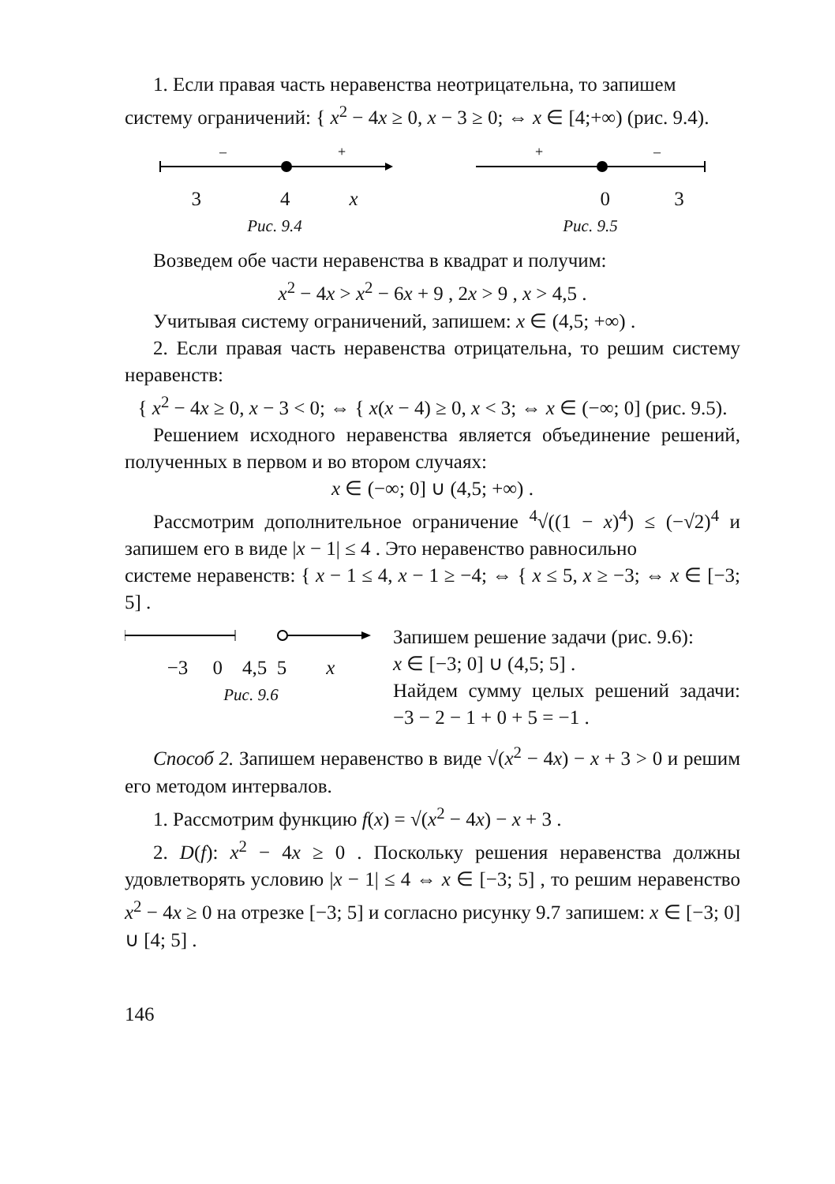1. Если правая часть неравенства неотрицательна, то запишем
систему ограничений: { x<sup>2</sup> − 4x ≥ 0, x − 3 ≥ 0; ⇔ x ∈ [4;+∞) (рис. 9.4).
–
+
3 4 x
Рис. 9.4
+
–
0 3
Рис. 9.5
Возведем обе части неравенства в квадрат и получим:
x<sup>2</sup> − 4x > x<sup>2</sup> − 6x + 9 , 2x > 9 , x > 4,5 .
Учитывая систему ограничений, запишем: x ∈ (4,5; +∞) .
2. Если правая часть неравенства отрицательна, то решим систему неравенств:
{ x<sup>2</sup> − 4x ≥ 0, x − 3 < 0; ⇔ { x(x − 4) ≥ 0, x < 3; ⇔ x ∈ (−∞; 0] (рис. 9.5).
Решением исходного неравенства является объединение решений, полученных в первом и во втором случаях:
x ∈ (−∞; 0] ∪ (4,5; +∞) .
Рассмотрим дополнительное ограничение <sup>4</sup>√((1 − x)<sup>4</sup>) ≤ (−√2)<sup>4</sup> и запишем его в виде |x − 1| ≤ 4 . Это неравенство равносильно
системе неравенств: { x − 1 ≤ 4, x − 1 ≥ −4; ⇔ { x ≤ 5, x ≥ −3; ⇔ x ∈ [−3; 5] .
−3 0 4,5 5 x
Рис. 9.6
Запишем решение задачи (рис. 9.6):
x ∈ [−3; 0] ∪ (4,5; 5] .
Найдем сумму целых решений задачи: −3 − 2 − 1 + 0 + 5 = −1 .
Способ 2. Запишем неравенство в виде √(x<sup>2</sup> − 4x) − x + 3 > 0 и решим его методом интервалов.
1. Рассмотрим функцию f(x) = √(x<sup>2</sup> − 4x) − x + 3 .
2. D(f): x<sup>2</sup> − 4x ≥ 0 . Поскольку решения неравенства должны удовлетворять условию |x − 1| ≤ 4 ⇔ x ∈ [−3; 5] , то решим неравенство x<sup>2</sup> − 4x ≥ 0 на отрезке [−3; 5] и согласно рисунку 9.7 запишем: x ∈ [−3; 0] ∪ [4; 5] .
146